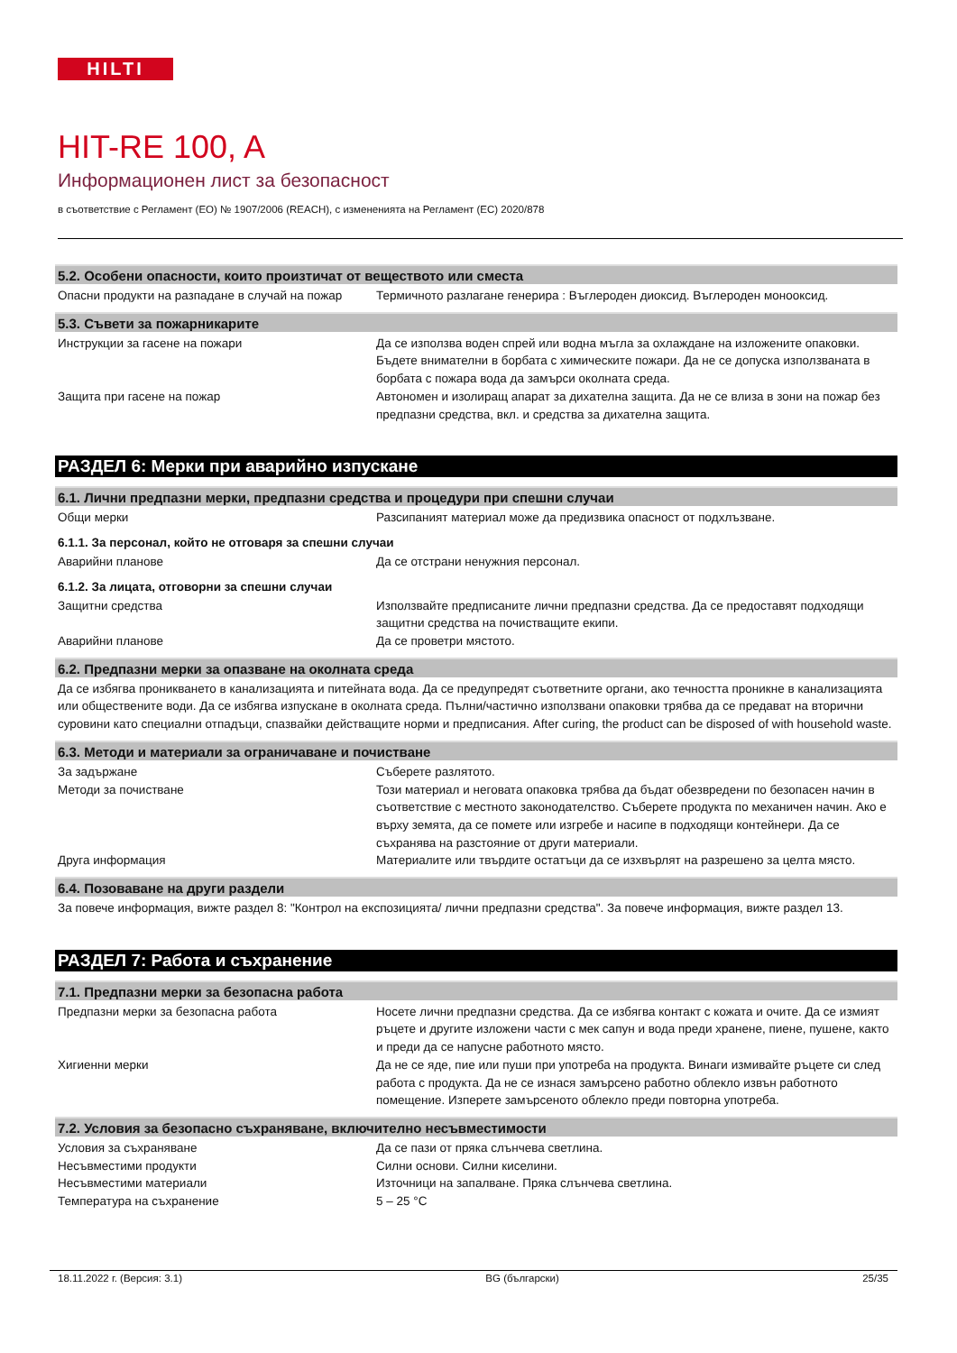HILTI
HIT-RE 100, A
Информационен лист за безопасност
в съответствие с Регламент (ЕО) № 1907/2006 (REACH), с измененията на Регламент (ЕС) 2020/878
5.2. Особени опасности, които произтичат от веществото или сместа
Опасни продукти на разпадане в случай на пожар
Термичното разлагане генерира : Въглероден диоксид. Въглероден монооксид.
5.3. Съвети за пожарникарите
Инструкции за гасене на пожари Да се използва воден спрей или водна мъгла за охлаждане на изложените опаковки. Бъдете внимателни в борбата с химическите пожари. Да не се допуска използваната в борбата с пожара вода да замърси околната среда.
Защита при гасене на пожар Автономен и изолиращ апарат за дихателна защита. Да не се влиза в зони на пожар без предпазни средства, вкл. и средства за дихателна защита.
РАЗДЕЛ 6: Мерки при аварийно изпускане
6.1. Лични предпазни мерки, предпазни средства и процедури при спешни случаи
Общи мерки Разсипаният материал може да предизвика опасност от подхлъзване.
6.1.1. За персонал, който не отговаря за спешни случаи
Аварийни планове Да се отстрани ненужния персонал.
6.1.2. За лицата, отговорни за спешни случаи
Защитни средства Използвайте предписаните лични предпазни средства. Да се предоставят подходящи защитни средства на почистващите екипи.
Аварийни планове Да се проветри мястото.
6.2. Предпазни мерки за опазване на околната среда
Да се избягва проникването в канализацията и питейната вода. Да се предупредят съответните органи, ако течността проникне в канализацията или обществените води. Да се избягва изпускане в околната среда. Пълни/частично използвани опаковки трябва да се предават на вторични суровини като специални отпадъци, спазвайки действащите норми и предписания. After curing, the product can be disposed of with household waste.
6.3. Методи и материали за ограничаване и почистване
За задържане Съберете разлятото.
Методи за почистване Този материал и неговата опаковка трябва да бъдат обезвредени по безопасен начин в съответствие с местното законодателство. Съберете продукта по механичен начин. Ако е върху земята, да се помете или изгребе и насипе в подходящи контейнери. Да се съхранява на разстояние от други материали.
Друга информация Материалите или твърдите остатъци да се изхвърлят на разрешено за целта място.
6.4. Позоваване на други раздели
За повече информация, вижте раздел 8: "Контрол на експозицията/ лични предпазни средства". За повече информация, вижте раздел 13.
РАЗДЕЛ 7: Работа и съхранение
7.1. Предпазни мерки за безопасна работа
Предпазни мерки за безопасна работа Носете лични предпазни средства. Да се избягва контакт с кожата и очите. Да се измият ръцете и другите изложени части с мек сапун и вода преди хранене, пиене, пушене, както и преди да се напусне работното място.
Хигиенни мерки Да не се яде, пие или пуши при употреба на продукта. Винаги измивайте ръцете си след работа с продукта. Да не се изнася замърсено работно облекло извън работното помещение. Изперете замърсеното облекло преди повторна употреба.
7.2. Условия за безопасно съхраняване, включително несъвместимости
Условия за съхраняване Да се пази от пряка слънчева светлина.
Несъвместими продукти Силни основи. Силни киселини.
Несъвместими материали Източници на запалване. Пряка слънчева светлина.
Температура на съхранение 5 – 25 °C
18.11.2022 г. (Версия: 3.1) BG (български) 25/35